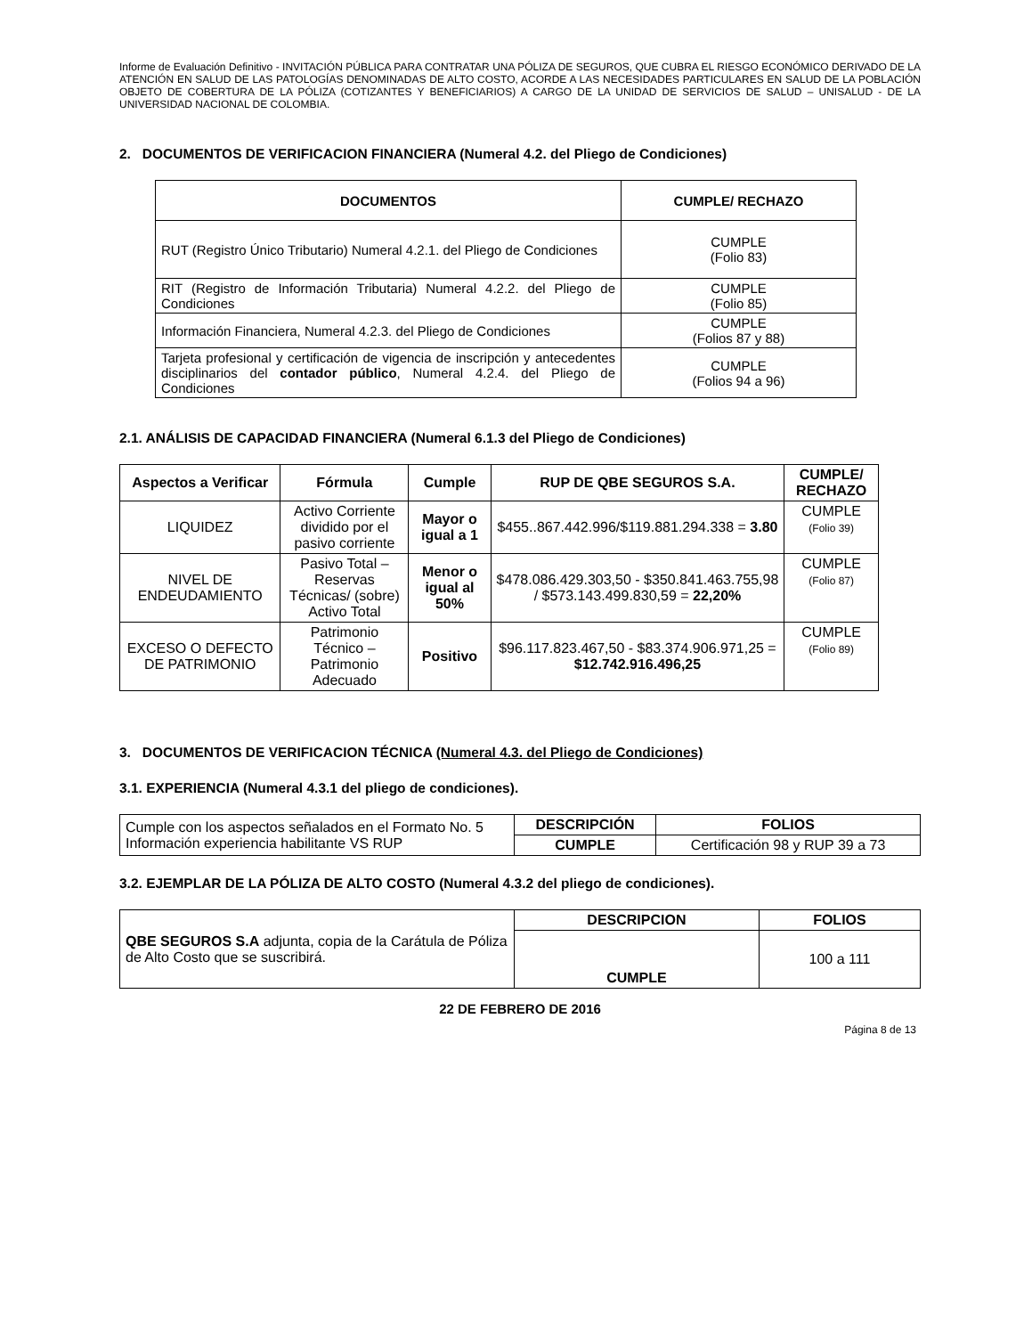Informe de Evaluación Definitivo - INVITACIÓN PÚBLICA PARA CONTRATAR UNA PÓLIZA DE SEGUROS, QUE CUBRA EL RIESGO ECONÓMICO DERIVADO DE LA ATENCIÓN EN SALUD DE LAS PATOLOGÍAS DENOMINADAS DE ALTO COSTO, ACORDE A LAS NECESIDADES PARTICULARES EN SALUD DE LA POBLACIÓN OBJETO DE COBERTURA DE LA PÓLIZA (COTIZANTES Y BENEFICIARIOS) A CARGO DE LA UNIDAD DE SERVICIOS DE SALUD – UNISALUD - DE LA UNIVERSIDAD NACIONAL DE COLOMBIA.
2. DOCUMENTOS DE VERIFICACION FINANCIERA (Numeral 4.2. del Pliego de Condiciones)
| DOCUMENTOS | CUMPLE/ RECHAZO |
| --- | --- |
| RUT (Registro Único Tributario) Numeral 4.2.1. del Pliego de Condiciones | CUMPLE (Folio 83) |
| RIT (Registro de Información Tributaria) Numeral 4.2.2. del Pliego de Condiciones | CUMPLE (Folio 85) |
| Información Financiera, Numeral 4.2.3. del Pliego de Condiciones | CUMPLE (Folios 87 y 88) |
| Tarjeta profesional y certificación de vigencia de inscripción y antecedentes disciplinarios del contador público , Numeral 4.2.4. del Pliego de Condiciones | CUMPLE (Folios 94 a 96) |
2.1. ANÁLISIS DE CAPACIDAD FINANCIERA (Numeral 6.1.3 del Pliego de Condiciones)
| Aspectos a Verificar | Fórmula | Cumple | RUP DE QBE SEGUROS S.A. | CUMPLE/ RECHAZO |
| --- | --- | --- | --- | --- |
| LIQUIDEZ | Activo Corriente dividido por el pasivo corriente | Mayor o igual a 1 | $455..867.442.996/$119.881.294.338 = 3.80 | CUMPLE (Folio 39) |
| NIVEL DE ENDEUDAMIENTO | Pasivo Total – Reservas Técnicas/ (sobre) Activo Total | Menor o igual al 50% | $478.086.429.303,50 - $350.841.463.755,98 / $573.143.499.830,59 = 22,20% | CUMPLE (Folio 87) |
| EXCESO O DEFECTO DE PATRIMONIO | Patrimonio Técnico – Patrimonio Adecuado | Positivo | $96.117.823.467,50 - $83.374.906.971,25 = $12.742.916.496,25 | CUMPLE (Folio 89) |
3. DOCUMENTOS DE VERIFICACION TÉCNICA (Numeral 4.3. del Pliego de Condiciones)
3.1. EXPERIENCIA (Numeral 4.3.1 del pliego de condiciones).
| Cumple con los aspectos señalados en el Formato No. 5 Información experiencia habilitante VS RUP | DESCRIPCIÓN | FOLIOS |
| | CUMPLE | Certificación 98 y RUP 39 a 73 |
3.2. EJEMPLAR DE LA PÓLIZA DE ALTO COSTO (Numeral 4.3.2 del pliego de condiciones).
| QBE SEGUROS S.A adjunta, copia de la Carátula de Póliza de Alto Costo que se suscribirá. | DESCRIPCION | FOLIOS |
| | CUMPLE | 100 a 111 |
22 DE FEBRERO DE 2016
Página 8 de 13